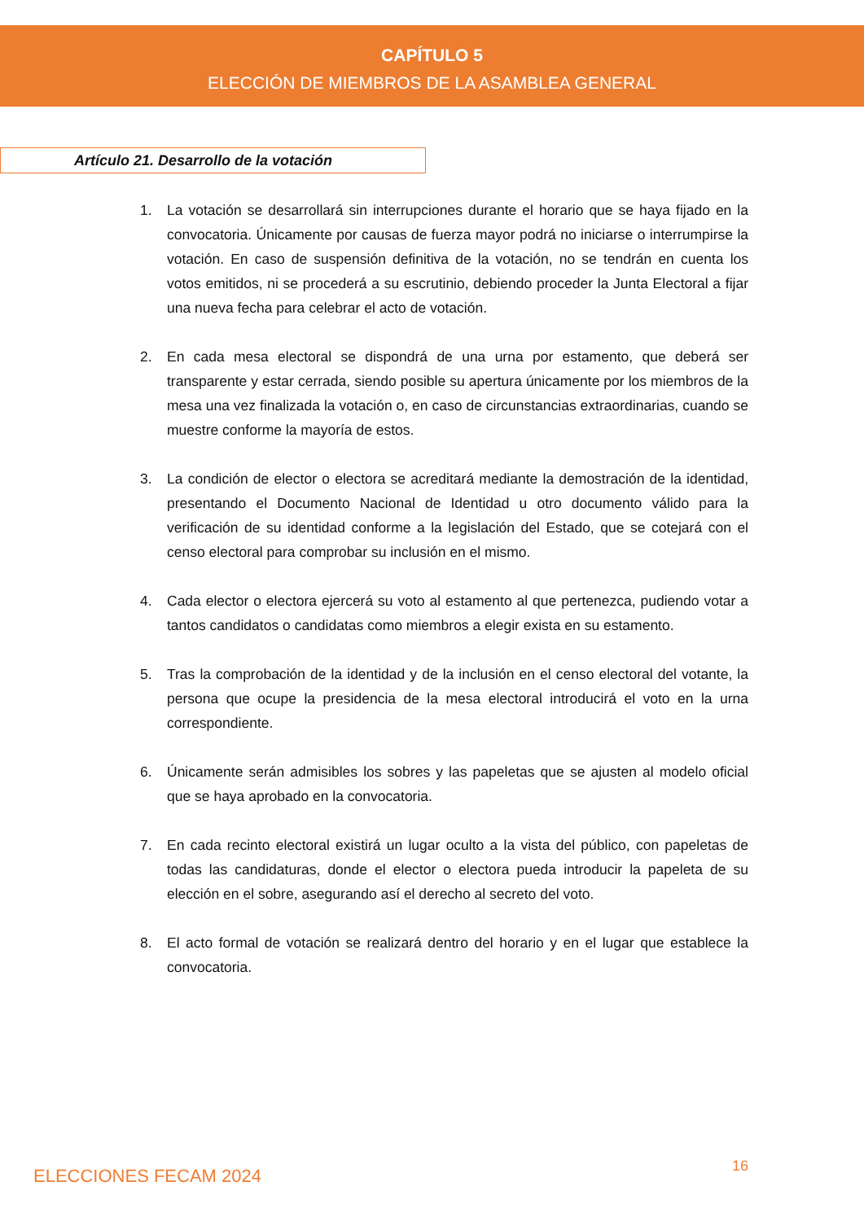CAPÍTULO 5
ELECCIÓN DE MIEMBROS DE LA ASAMBLEA GENERAL
Artículo 21. Desarrollo de la votación
1. La votación se desarrollará sin interrupciones durante el horario que se haya fijado en la convocatoria. Únicamente por causas de fuerza mayor podrá no iniciarse o interrumpirse la votación. En caso de suspensión definitiva de la votación, no se tendrán en cuenta los votos emitidos, ni se procederá a su escrutinio, debiendo proceder la Junta Electoral a fijar una nueva fecha para celebrar el acto de votación.
2. En cada mesa electoral se dispondrá de una urna por estamento, que deberá ser transparente y estar cerrada, siendo posible su apertura únicamente por los miembros de la mesa una vez finalizada la votación o, en caso de circunstancias extraordinarias, cuando se muestre conforme la mayoría de estos.
3. La condición de elector o electora se acreditará mediante la demostración de la identidad, presentando el Documento Nacional de Identidad u otro documento válido para la verificación de su identidad conforme a la legislación del Estado, que se cotejará con el censo electoral para comprobar su inclusión en el mismo.
4. Cada elector o electora ejercerá su voto al estamento al que pertenezca, pudiendo votar a tantos candidatos o candidatas como miembros a elegir exista en su estamento.
5. Tras la comprobación de la identidad y de la inclusión en el censo electoral del votante, la persona que ocupe la presidencia de la mesa electoral introducirá el voto en la urna correspondiente.
6. Únicamente serán admisibles los sobres y las papeletas que se ajusten al modelo oficial que se haya aprobado en la convocatoria.
7. En cada recinto electoral existirá un lugar oculto a la vista del público, con papeletas de todas las candidaturas, donde el elector o electora pueda introducir la papeleta de su elección en el sobre, asegurando así el derecho al secreto del voto.
8. El acto formal de votación se realizará dentro del horario y en el lugar que establece la convocatoria.
ELECCIONES FECAM 2024 16